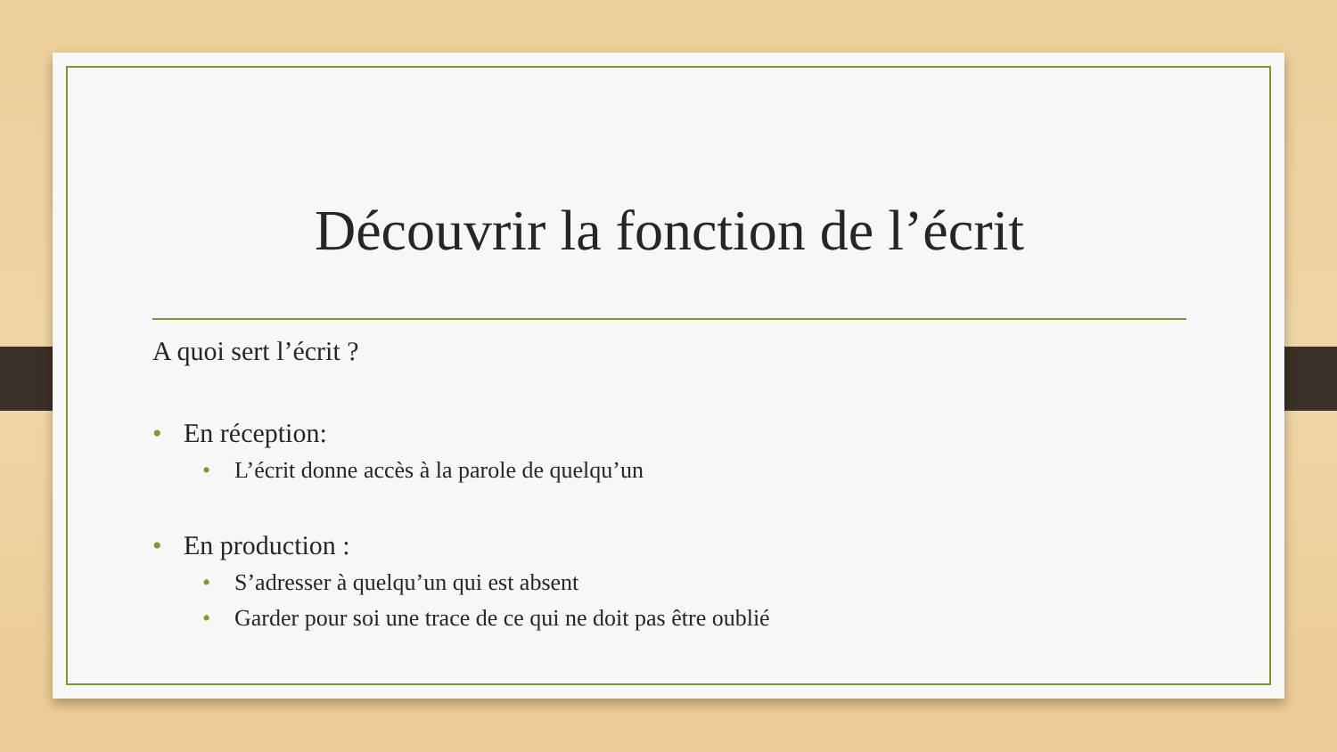Découvrir la fonction de l’écrit
A quoi sert l’écrit ?
• En réception:
• L’écrit donne accès à la parole de quelqu’un
• En production :
• S’adresser à quelqu’un qui est absent
• Garder pour soi une trace de ce qui ne doit pas être oublié